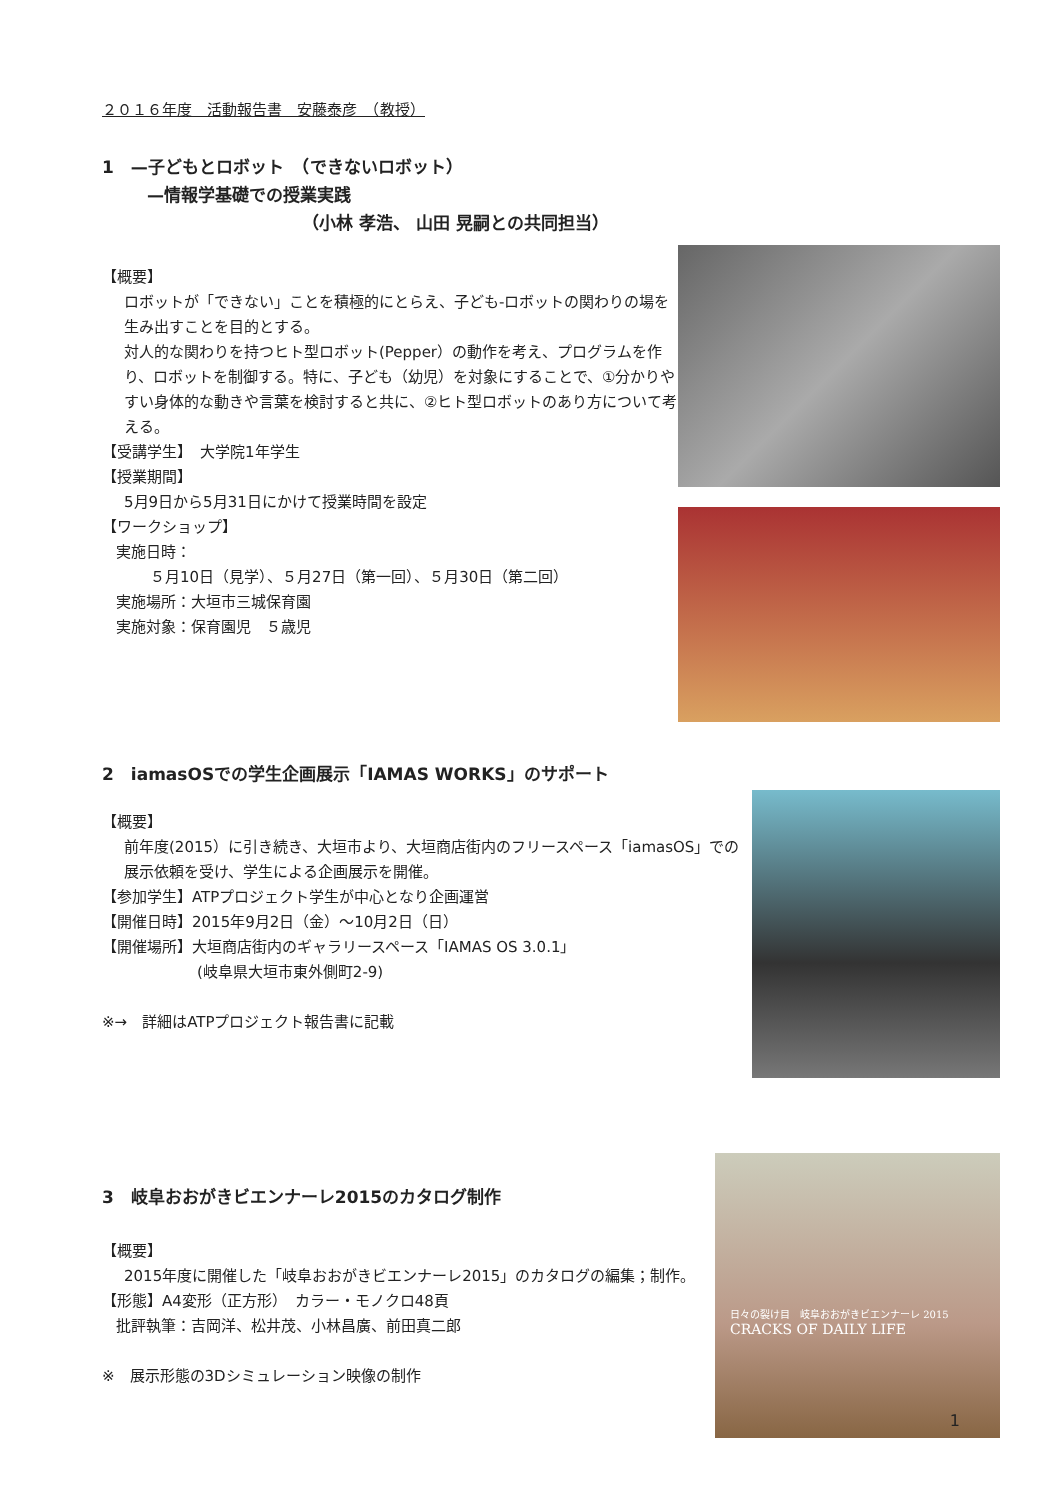２０１６年度　活動報告書　安藤泰彦　（教授）
1　—子どもとロボット　（できないロボット）
—情報学基礎での授業実践
（小林 孝浩、 山田 晃嗣との共同担当）
【概要】
ロボットが「できない」ことを積極的にとらえ、子ども-ロボットの関わりの場を生み出すことを目的とする。
対人的な関わりを持つヒト型ロボット(Pepper）の動作を考え、プログラムを作り、ロボットを制御する。特に、子ども（幼児）を対象にすることで、①分かりやすい身体的な動きや言葉を検討すると共に、②ヒト型ロボットのあり方について考える。
【受講学生】　大学院1年学生
【授業期間】
5月9日から5月31日にかけて授業時間を設定
【ワークショップ】
実施日時：
５月10日（見学）、５月27日（第一回）、５月30日（第二回）
実施場所：大垣市三城保育園
実施対象：保育園児　５歳児
2　iamasOSでの学生企画展示「IAMAS WORKS」のサポート
【概要】
前年度(2015）に引き続き、大垣市より、大垣商店街内のフリースペース「iamasOS」での展示依頼を受け、学生による企画展示を開催。
【参加学生】ATPプロジェクト学生が中心となり企画運営
【開催日時】2015年9月2日（金）～10月2日（日）
【開催場所】大垣商店街内のギャラリースペース「IAMAS OS 3.0.1」
(岐阜県大垣市東外側町2-9)
※→　詳細はATPプロジェクト報告書に記載
3　岐阜おおがきビエンナーレ2015のカタログ制作
【概要】
2015年度に開催した「岐阜おおがきビエンナーレ2015」のカタログの編集；制作。
【形態】A4変形（正方形）　カラー・モノクロ48頁
批評執筆：吉岡洋、松井茂、小林昌廣、前田真二郎
※　展示形態の3Dシミュレーション映像の制作
日々の裂け目　岐阜おおがきビエンナーレ 2015
CRACKS OF DAILY LIFE
1